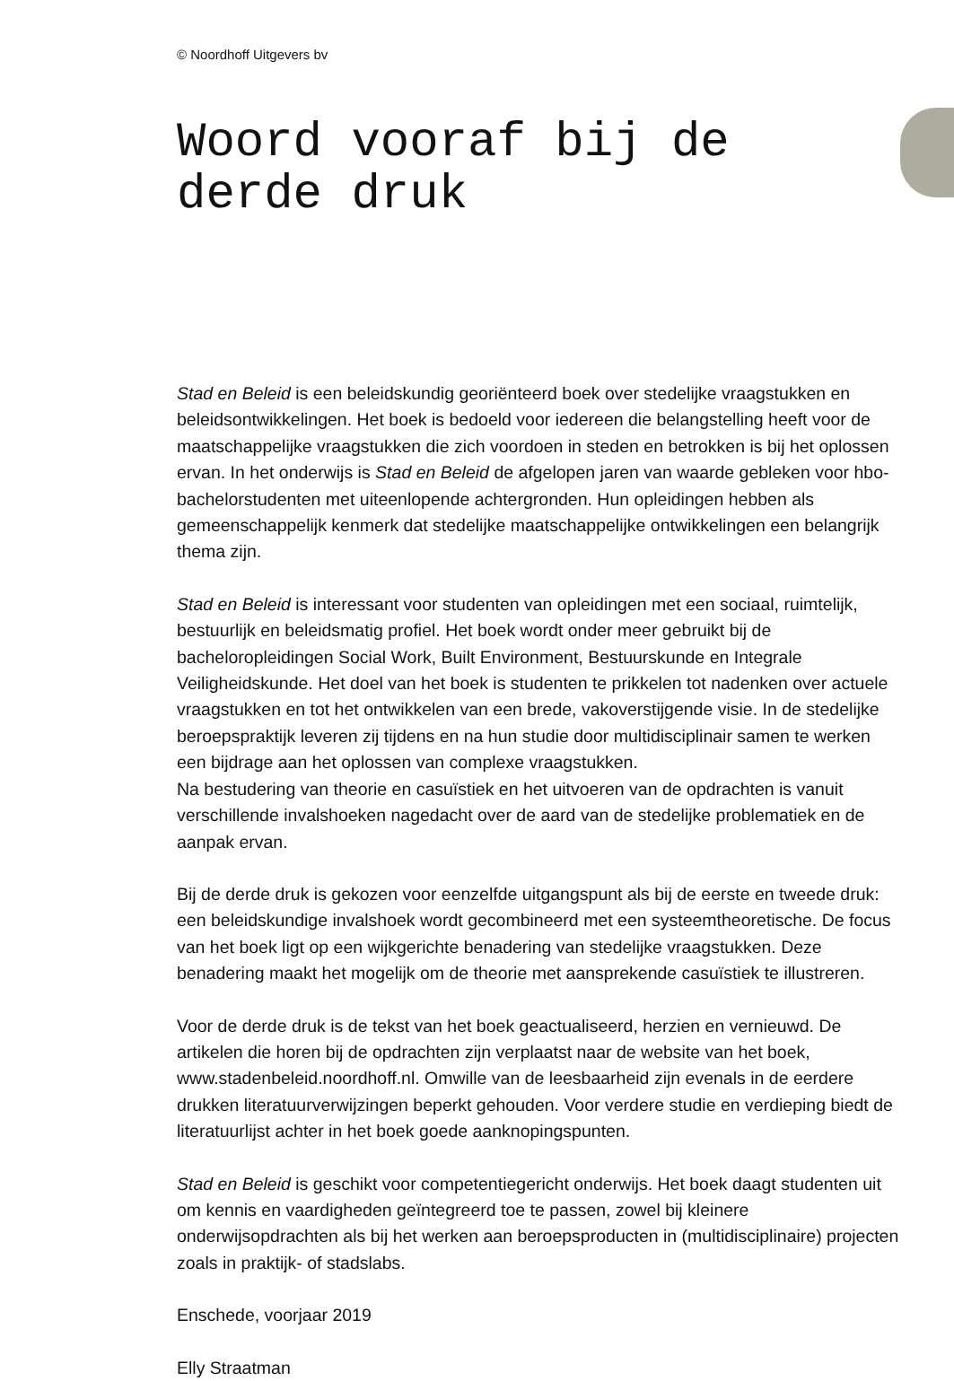© Noordhoff Uitgevers bv
Woord vooraf bij de derde druk
Stad en Beleid is een beleidskundig georiënteerd boek over stedelijke vraagstukken en beleidsontwikkelingen. Het boek is bedoeld voor iedereen die belangstelling heeft voor de maatschappelijke vraagstukken die zich voordoen in steden en betrokken is bij het oplossen ervan. In het onderwijs is Stad en Beleid de afgelopen jaren van waarde gebleken voor hbo-bachelorstudenten met uiteenlopende achtergronden. Hun opleidingen hebben als gemeenschappelijk kenmerk dat stedelijke maatschappelijke ontwikkelingen een belangrijk thema zijn.
Stad en Beleid is interessant voor studenten van opleidingen met een sociaal, ruimtelijk, bestuurlijk en beleidsmatig profiel. Het boek wordt onder meer gebruikt bij de bacheloropleidingen Social Work, Built Environment, Bestuurskunde en Integrale Veiligheidskunde. Het doel van het boek is studenten te prikkelen tot nadenken over actuele vraagstukken en tot het ontwikkelen van een brede, vakoverstijgende visie. In de stedelijke beroepspraktijk leveren zij tijdens en na hun studie door multidisciplinair samen te werken een bijdrage aan het oplossen van complexe vraagstukken.
Na bestudering van theorie en casuïstiek en het uitvoeren van de opdrachten is vanuit verschillende invalshoeken nagedacht over de aard van de stedelijke problematiek en de aanpak ervan.
Bij de derde druk is gekozen voor eenzelfde uitgangspunt als bij de eerste en tweede druk: een beleidskundige invalshoek wordt gecombineerd met een systeemtheoretische. De focus van het boek ligt op een wijkgerichte benadering van stedelijke vraagstukken. Deze benadering maakt het mogelijk om de theorie met aansprekende casuïstiek te illustreren.
Voor de derde druk is de tekst van het boek geactualiseerd, herzien en vernieuwd. De artikelen die horen bij de opdrachten zijn verplaatst naar de website van het boek, www.stadenbeleid.noordhoff.nl. Omwille van de leesbaarheid zijn evenals in de eerdere drukken literatuurverwijzingen beperkt gehouden. Voor verdere studie en verdieping biedt de literatuurlijst achter in het boek goede aanknopingspunten.
Stad en Beleid is geschikt voor competentiegericht onderwijs. Het boek daagt studenten uit om kennis en vaardigheden geïntegreerd toe te passen, zowel bij kleinere onderwijsopdrachten als bij het werken aan beroepsproducten in (multidisciplinaire) projecten zoals in praktijk- of stadslabs.
Enschede, voorjaar 2019
Elly Straatman